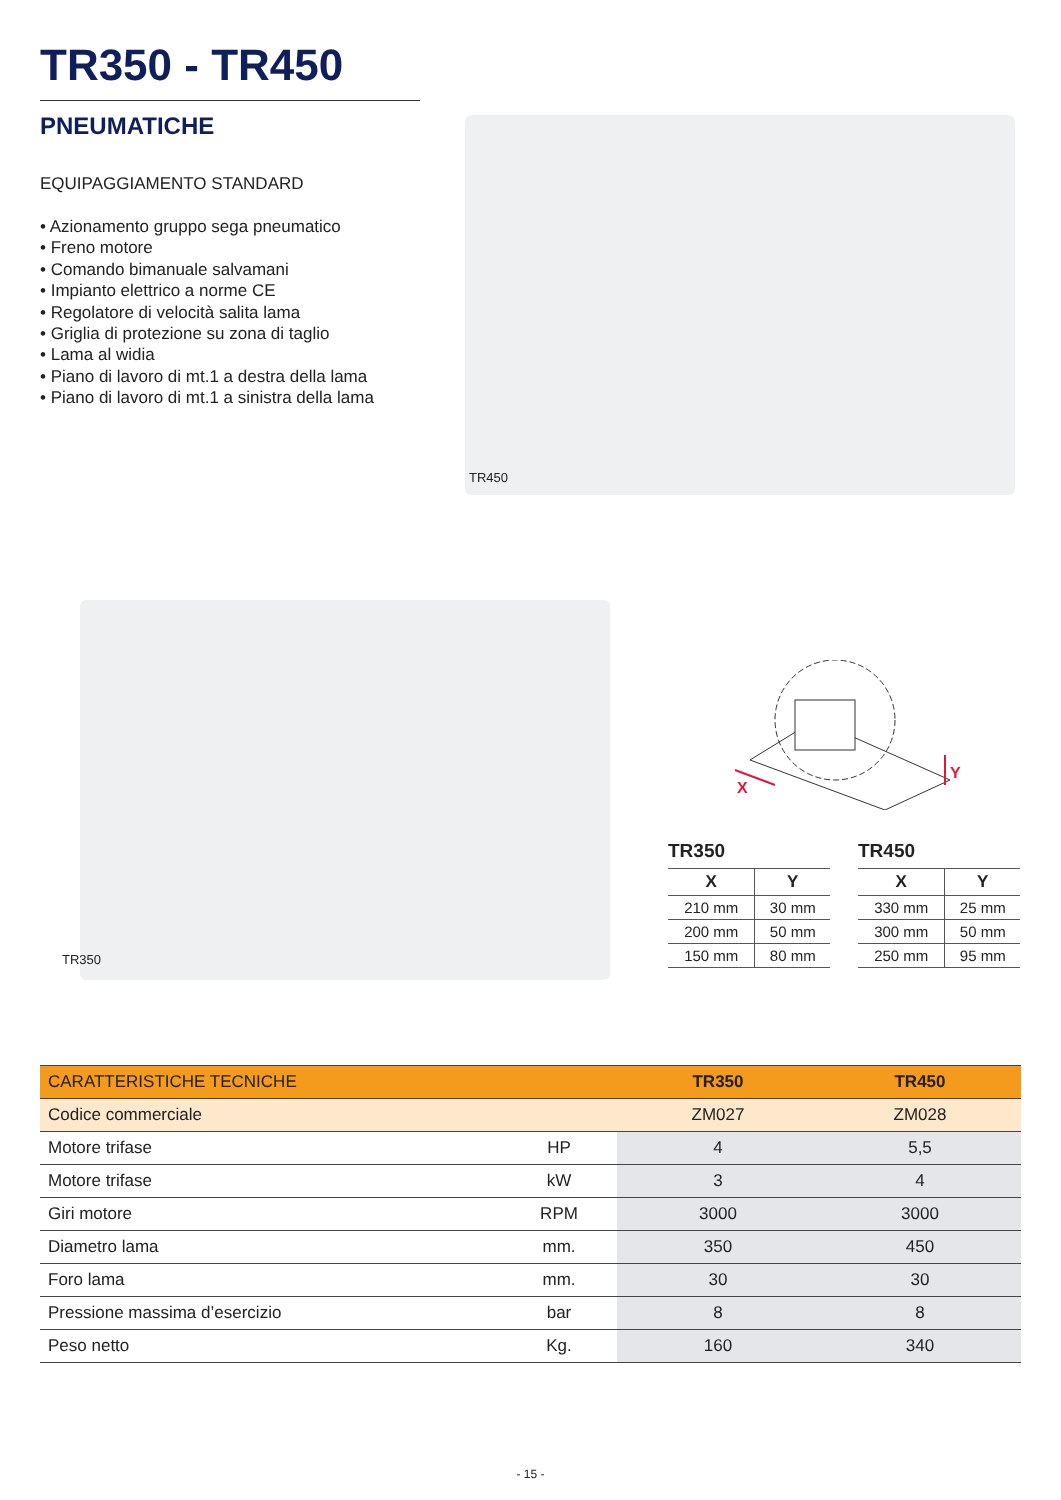TR350 - TR450
PNEUMATICHE
EQUIPAGGIAMENTO STANDARD
• Azionamento gruppo sega pneumatico
• Freno motore
• Comando bimanuale salvamani
• Impianto elettrico a norme CE
• Regolatore di velocità salita lama
• Griglia di protezione su zona di taglio
• Lama al widia
• Piano di lavoro di mt.1 a destra della lama
• Piano di lavoro di mt.1 a sinistra della lama
TR450
TR350
X
Y
TR350
| X | Y |
| --- | --- |
| 210 mm | 30 mm |
| 200 mm | 50 mm |
| 150 mm | 80 mm |
TR450
| X | Y |
| --- | --- |
| 330 mm | 25 mm |
| 300 mm | 50 mm |
| 250 mm | 95 mm |
| CARATTERISTICHE TECNICHE | | TR350 | TR450 |
| --- | --- | --- | --- |
| Codice commerciale | | ZM027 | ZM028 |
| Motore trifase | HP | 4 | 5,5 |
| Motore trifase | kW | 3 | 4 |
| Giri motore | RPM | 3000 | 3000 |
| Diametro lama | mm. | 350 | 450 |
| Foro lama | mm. | 30 | 30 |
| Pressione massima d’esercizio | bar | 8 | 8 |
| Peso netto | Kg. | 160 | 340 |
- 15 -